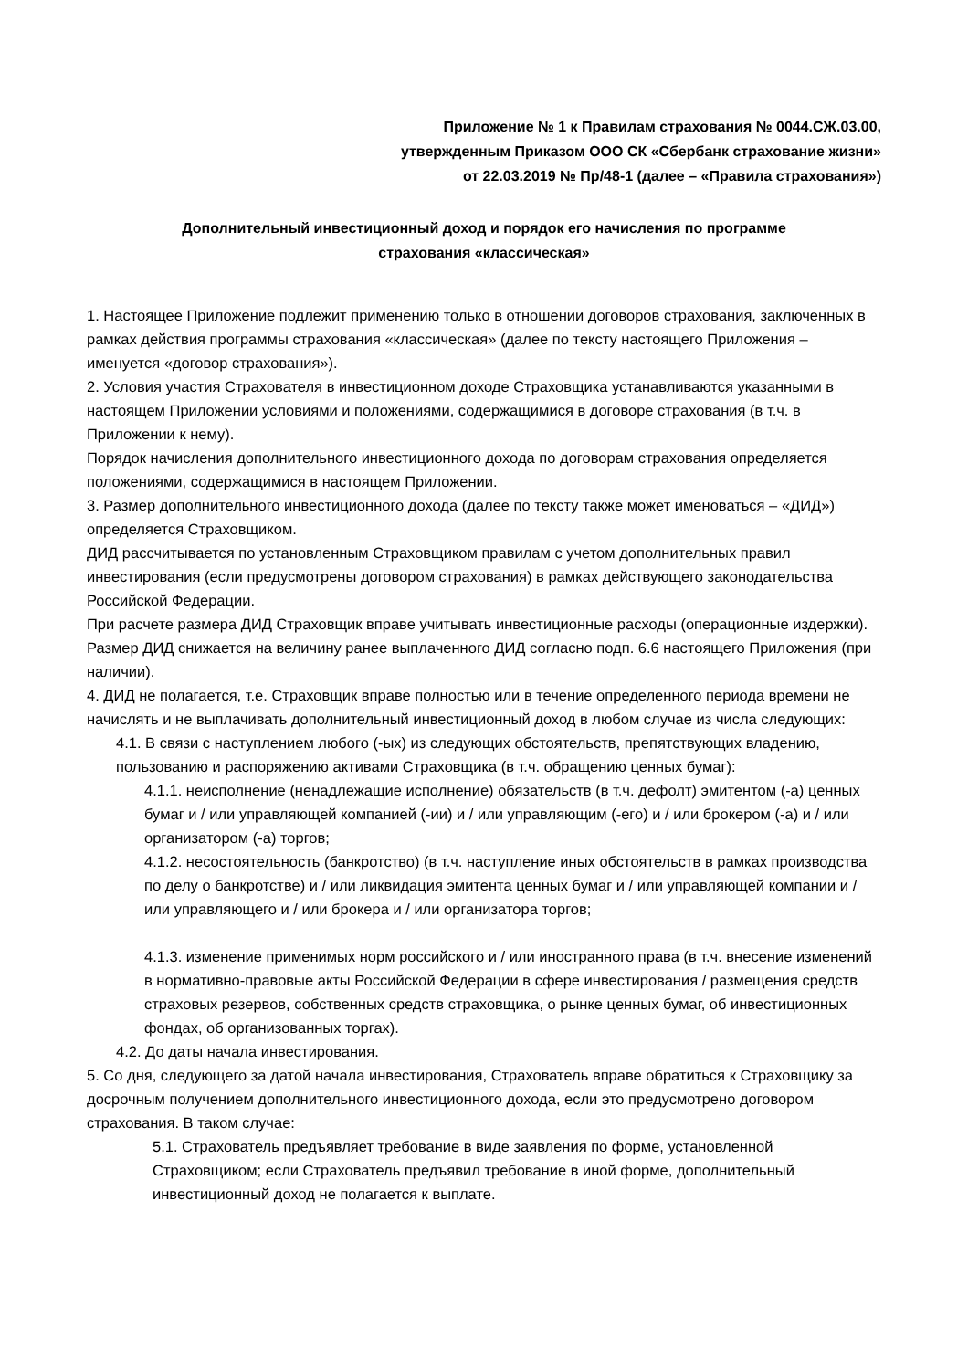Приложение № 1 к Правилам страхования № 0044.СЖ.03.00,
утвержденным Приказом ООО СК «Сбербанк страхование жизни»
от 22.03.2019 № Пр/48-1 (далее – «Правила страхования»)
Дополнительный инвестиционный доход и порядок его начисления по программе
страхования «классическая»
1. Настоящее Приложение подлежит применению только в отношении договоров страхования, заключенных в рамках действия программы страхования «классическая» (далее по тексту настоящего Приложения – именуется «договор страхования»).
2. Условия участия Страхователя в инвестиционном доходе Страховщика устанавливаются указанными в настоящем Приложении условиями и положениями, содержащимися в договоре страхования (в т.ч. в Приложении к нему).
Порядок начисления дополнительного инвестиционного дохода по договорам страхования определяется положениями, содержащимися в настоящем Приложении.
3. Размер дополнительного инвестиционного дохода (далее по тексту также может именоваться – «ДИД») определяется Страховщиком.
ДИД рассчитывается по установленным Страховщиком правилам с учетом дополнительных правил инвестирования (если предусмотрены договором страхования) в рамках действующего законодательства Российской Федерации.
При расчете размера ДИД Страховщик вправе учитывать инвестиционные расходы (операционные издержки).
Размер ДИД снижается на величину ранее выплаченного ДИД согласно подп. 6.6 настоящего Приложения (при наличии).
4. ДИД не полагается, т.е. Страховщик вправе полностью или в течение определенного периода времени не начислять и не выплачивать дополнительный инвестиционный доход в любом случае из числа следующих:
4.1. В связи с наступлением любого (-ых) из следующих обстоятельств, препятствующих владению, пользованию и распоряжению активами Страховщика (в т.ч. обращению ценных бумаг):
4.1.1. неисполнение (ненадлежащие исполнение) обязательств (в т.ч. дефолт) эмитентом (-а) ценных бумаг и / или управляющей компанией (-ии) и / или управляющим (-его) и / или брокером (-а) и / или организатором (-а) торгов;
4.1.2. несостоятельность (банкротство) (в т.ч. наступление иных обстоятельств в рамках производства по делу о банкротстве) и / или ликвидация эмитента ценных бумаг и / или управляющей компании и / или управляющего и / или брокера и / или организатора торгов;
4.1.3. изменение применимых норм российского и / или иностранного права (в т.ч. внесение изменений в нормативно-правовые акты Российской Федерации в сфере инвестирования / размещения средств страховых резервов, собственных средств страховщика, о рынке ценных бумаг, об инвестиционных фондах, об организованных торгах).
4.2. До даты начала инвестирования.
5. Со дня, следующего за датой начала инвестирования, Страхователь вправе обратиться к Страховщику за досрочным получением дополнительного инвестиционного дохода, если это предусмотрено договором страхования. В таком случае:
5.1. Страхователь предъявляет требование в виде заявления по форме, установленной Страховщиком; если Страхователь предъявил требование в иной форме, дополнительный инвестиционный доход не полагается к выплате.